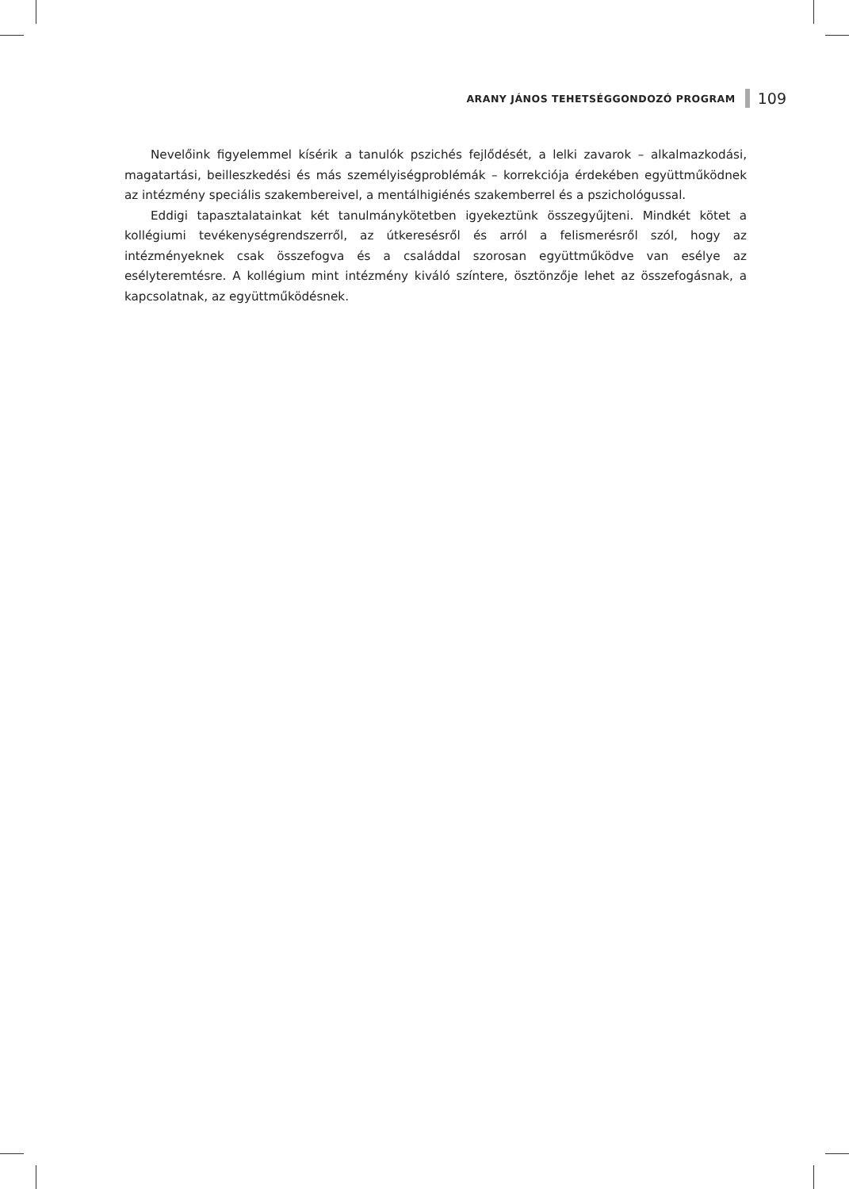ARANY JÁNOS TEHETSÉGGONDOZÓ PROGRAM 109
Nevelőink figyelemmel kísérik a tanulók pszichés fejlődését, a lelki zavarok – alkalmaz­kodási, magatartási, beilleszkedési és más személyiségproblémák – korrekciója érdekében együttműködnek az intézmény speciális szakembereivel, a mentálhigiénés szakemberrel és a pszichológussal.
Eddigi tapasztalatainkat két tanulmánykötetben igyekeztünk összegyűjteni. Mindkét kötet a kollégiumi tevékenységrendszerről, az útkeresésről és arról a felismerésről szól, hogy az intézményeknek csak összefogva és a családdal szorosan együttműködve van esélye az esélyteremtésre. A kollégium mint intézmény kiváló színtere, ösztönzője lehet az összefo­gásnak, a kapcsolatnak, az együttműködésnek.